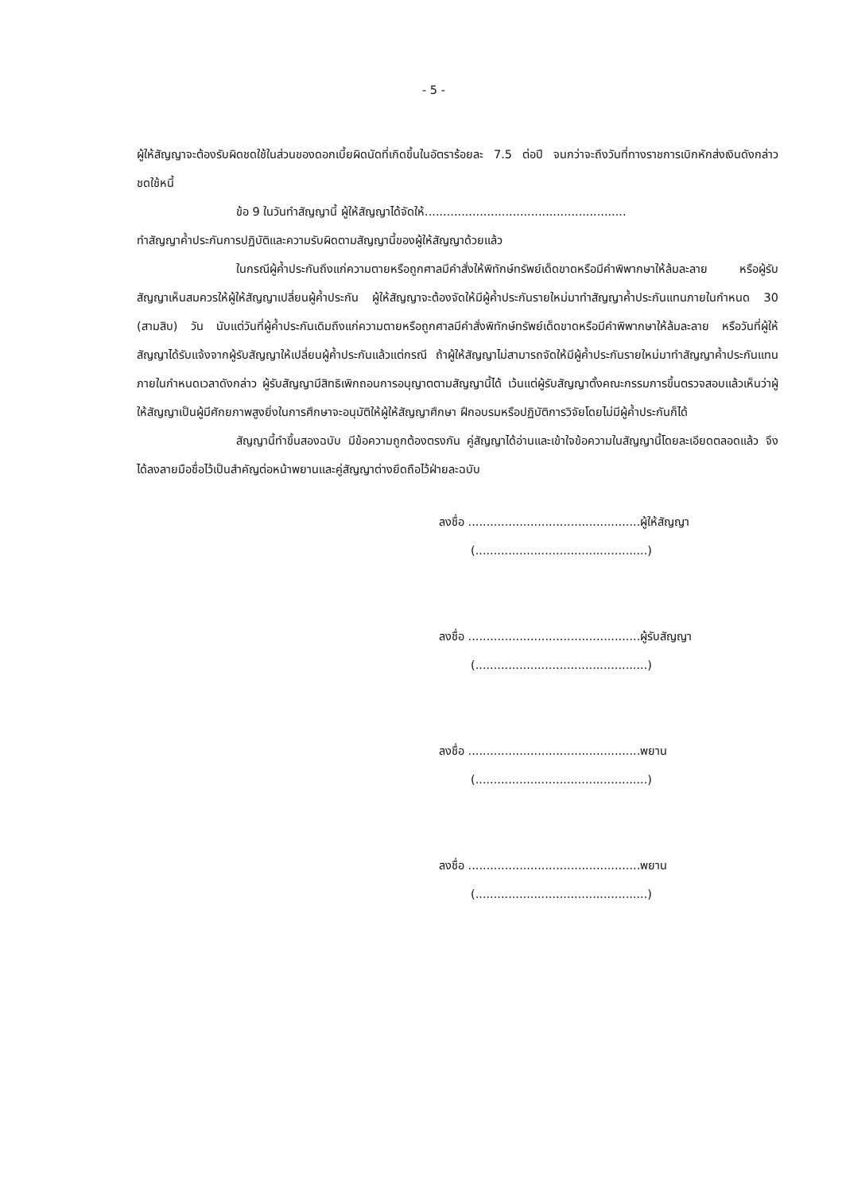- 5 -
ผู้ให้สัญญาจะต้องรับผิดชดใช้ในส่วนของดอกเบี้ยผิดนัดที่เกิดขึ้นในอัตราร้อยละ 7.5 ต่อปี จนกว่าจะถึงวันที่ทางราชการเบิกหักส่งเงินดังกล่าวชดใช้หนี้
ข้อ 9 ในวันทำสัญญานี้ ผู้ให้สัญญาได้จัดให้.......................................................
ทำสัญญาค้ำประกันการปฏิบัติและความรับผิดตามสัญญานี้ของผู้ให้สัญญาด้วยแล้ว
ในกรณีผู้ค้ำประกันถึงแก่ความตายหรือถูกศาลมีคำสั่งให้พิทักษ์ทรัพย์เด็ดขาดหรือมีคำพิพากษาให้ล้มละลาย หรือผู้รับสัญญาเห็นสมควรให้ผู้ให้สัญญาเปลี่ยนผู้ค้ำประกัน ผู้ให้สัญญาจะต้องจัดให้มีผู้ค้ำประกันรายใหม่มาทำสัญญาค้ำประกันแทนภายในกำหนด 30 (สามสิบ) วัน นับแต่วันที่ผู้ค้ำประกันเดิมถึงแก่ความตายหรือถูกศาลมีคำสั่งพิทักษ์ทรัพย์เด็ดขาดหรือมีคำพิพากษาให้ล้มละลาย หรือวันที่ผู้ให้สัญญาได้รับแจ้งจากผู้รับสัญญาให้เปลี่ยนผู้ค้ำประกันแล้วแต่กรณี ถ้าผู้ให้สัญญาไม่สามารถจัดให้มีผู้ค้ำประกันรายใหม่มาทำสัญญาค้ำประกันแทนภายในกำหนดเวลาดังกล่าว ผู้รับสัญญามีสิทธิเพิกถอนการอนุญาตตามสัญญานี้ได้ เว้นแต่ผู้รับสัญญาตั้งคณะกรรมการขึ้นตรวจสอบแล้วเห็นว่าผู้ให้สัญญาเป็นผู้มีศักยภาพสูงยิ่งในการศึกษาจะอนุมัติให้ผู้ให้สัญญาศึกษา ฝึกอบรมหรือปฏิบัติการวิจัยโดยไม่มีผู้ค้ำประกันก็ได้
สัญญานี้ทำขึ้นสองฉบับ มีข้อความถูกต้องตรงกัน คู่สัญญาได้อ่านและเข้าใจข้อความในสัญญานี้โดยละเอียดตลอดแล้ว จึงได้ลงลายมือชื่อไว้เป็นสำคัญต่อหน้าพยานและคู่สัญญาต่างยึดถือไว้ฝ่ายละฉบับ
ลงชื่อ ...............................................ผู้ให้สัญญา
(...............................................)
ลงชื่อ ...............................................ผู้รับสัญญา
(...............................................)
ลงชื่อ ...............................................พยาน
(...............................................)
ลงชื่อ ...............................................พยาน
(...............................................)